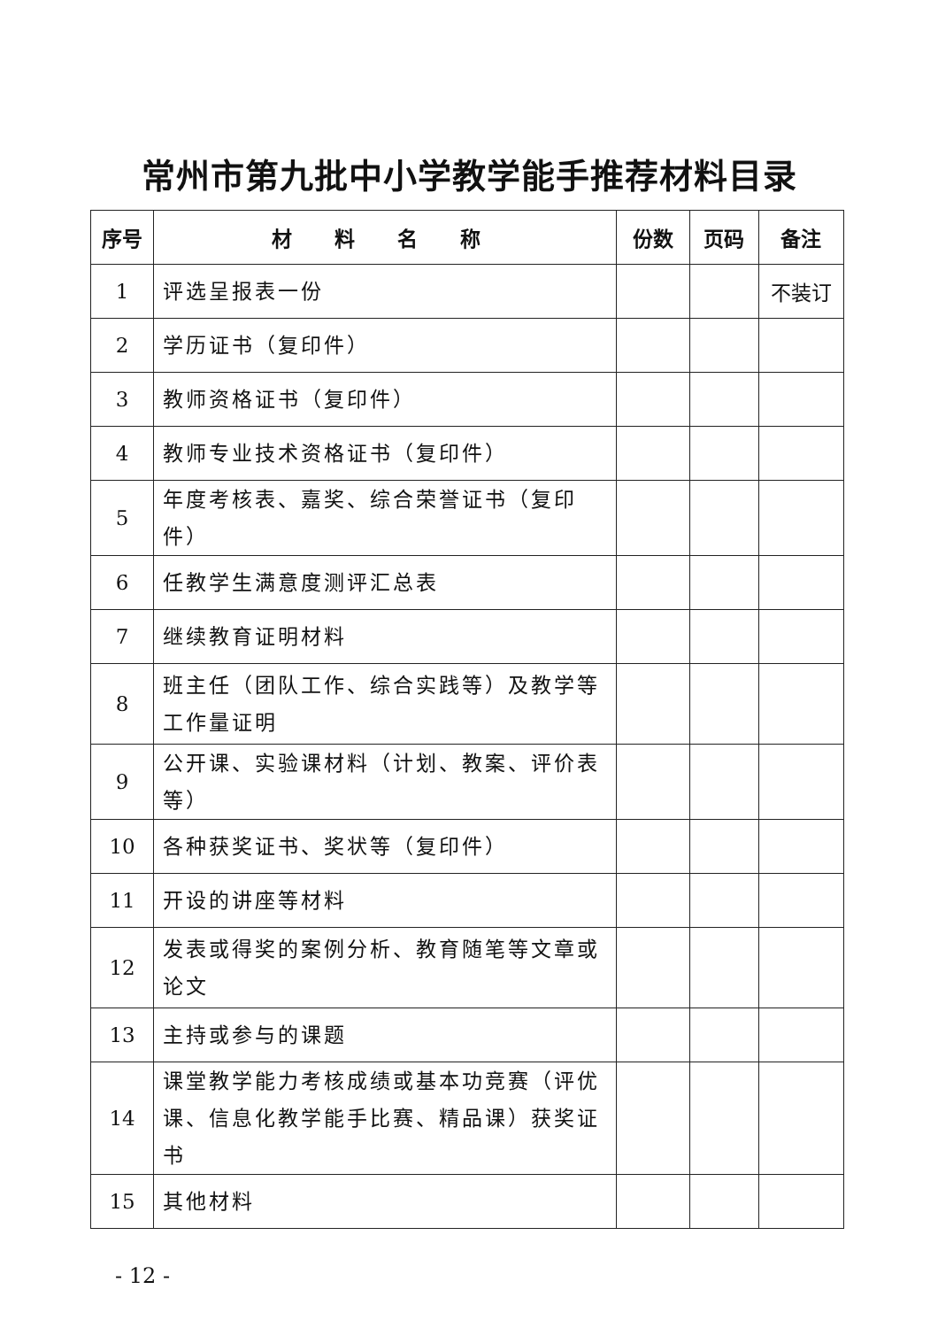常州市第九批中小学教学能手推荐材料目录
| 序号 | 材 料 名 称 | 份数 | 页码 | 备注 |
| --- | --- | --- | --- | --- |
| 1 | 评选呈报表一份 | | | 不装订 |
| 2 | 学历证书（复印件） | | | |
| 3 | 教师资格证书（复印件） | | | |
| 4 | 教师专业技术资格证书（复印件） | | | |
| 5 | 年度考核表、嘉奖、综合荣誉证书（复印件） | | | |
| 6 | 任教学生满意度测评汇总表 | | | |
| 7 | 继续教育证明材料 | | | |
| 8 | 班主任（团队工作、综合实践等）及教学等工作量证明 | | | |
| 9 | 公开课、实验课材料（计划、教案、评价表等） | | | |
| 10 | 各种获奖证书、奖状等（复印件） | | | |
| 11 | 开设的讲座等材料 | | | |
| 12 | 发表或得奖的案例分析、教育随笔等文章或论文 | | | |
| 13 | 主持或参与的课题 | | | |
| 14 | 课堂教学能力考核成绩或基本功竞赛（评优课、信息化教学能手比赛、精品课）获奖证书 | | | |
| 15 | 其他材料 | | | |
- 12 -